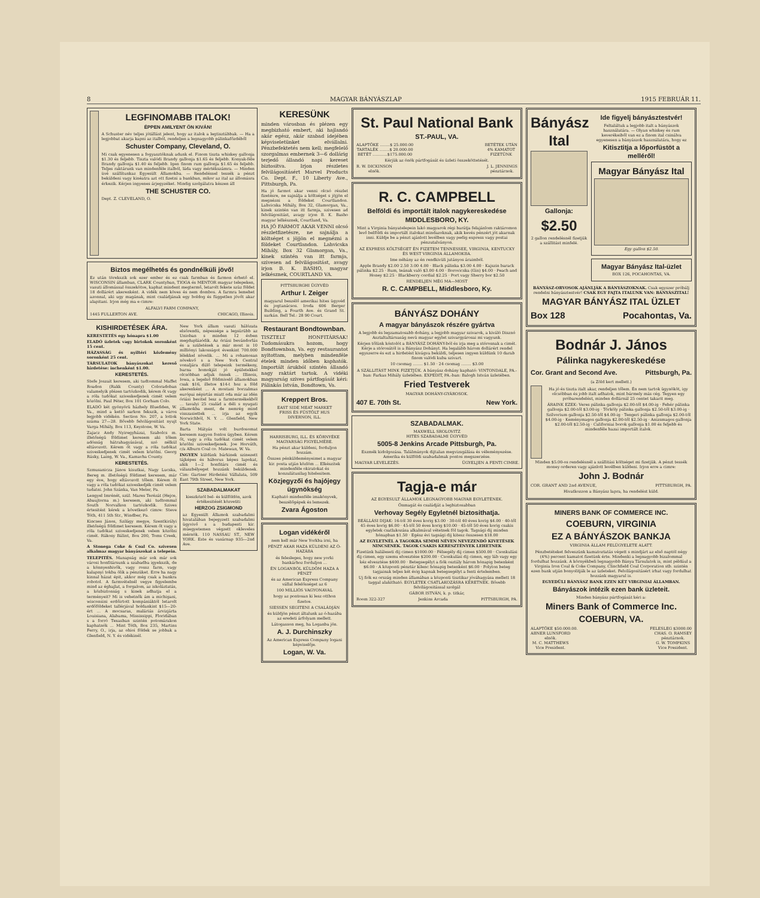8 MAGYAR BÁNYÁSZLAP 1915 FEBRUÁR 11.
LEGFINOMABB ITALOK!
ÉPPEN AMILYENT ÖN KIVÁN!
A Schuster név teljes jótállást jelent, hogy az italok a legtisztábbak. — Ha a legjobbat akarja kapni az italból, rendeljen a legnagyobb pálinkafőzdéből
Schuster Company, Cleveland, O.
Mi csak egyenesen a fogyasztóknak adunk el. Finom tiszta whiskey gallonja $1.30 és feljebb. Tiszta valódi Brandy gallonja $1.65 és feljebb. Konyak-féle Brandy gallonja $1.40 és feljebb. Igen finom rum gallonja $1.65 és feljebb. Teljes raktárunk van mindenféle italból, láda vagy mértékszámra. — Minden üvé szállítunkaz Egyesült Államokba. — Rendeléssel tessék a pénzt beküldeni vagy kinéatra azt ott fizetni a bankban, mikor az ital az állomásra érkezik. Kérjen ingyenes árjegyzéket. Mindig szolgálatra készen áll
THE SCHUSTER CO.
Dept. Z. CLEVELAND, O.
Biztos megélhetés és gondnélküli jövő!
Ez után törekszik sok ezer ember és ez csak farmban és farmon érhető el. WISCONSIN államban, CLARK Countyban, TIOGA és MENTOR magyar telepeken, vasuti állomással összekötve, kaphat mindent megtermő, letarolt fekete szüz földet 18 dollárért akerenként. A vidék nem köves és nem dombos. A farmra lemehet azonnal, aki ugy magának, mint családjának egy boldog és független jövőt akar alapitani. Irjon még ma e cimre:
ALFALVI FARM COMPANY,
1445 FULLERTON AVE. CHICAGO, Illinois.
KISHIRDETÉSEK ÁRA.
KERESTETÉS egy hónapra $1.00
ELADÓ üzletek vagy birtokok soronként 15 cent.
HÁZASSÁG és nyiltéri közlemény soronként 25 cent.
TÁRSULATOK bányászokat kereső hirdetése: inchenként $1.00.
KERESTETÉS.
Stefe Joszait keresem, aki tudtommal Maffet Roadon (Rakk County) Coloradoban valamelyik plézen tartózkodik, kérem őt vagy a róla tudókat sziveskedjenek cimét velem közölni. Paul Péter, Box 101 Gorham Colo.
ELADÓ két gyönyörü házhely Bluefiden, W. Va., mind a kettő sarkon fekszik, a város legjobb vidékén. Section No. 207, a lottok száma 27—28. Bővebb felvilágositást nyujt Varga Mihály, Box 113, Keystone, W. Va.
Zajacz Andy Nyiregyházai, Szabolcs m. illetőségü földimet keresem aki tőlem adósság hátrahagyásával, szó nélkül eltávozott. Kérem őt vagy a róla tudókat sziveskedjenek cimét velem közölni. Georg Rásky, Laing, W. Va., Kamavha County.
KERESTETÉS.
Szmusanicza János kisutkai, Nagy Lucska, Bereg m. illetőségü földimet keresem, már egy éve, hogy eltávozott tőlem. Kérem őt vagy a róla tudókat sziveskedjék cimét velem tudatni. John Szánka, Van Meter, Pa.
Lengyel Imrénét, szül. Mares Terézát (Hejce, Abaujtorna m.) keresem, aki tudtommal South Norvalkon tartózkodik. Szives értesitést kérek a következő cimre: Steve Tóth, 411 5th Str., Windber, Pa.
Kincses János, Szilágy megye, Szentkirályi illetőségü földimet keresem. Kérem őt vagy a róla tudókat sziveskedjenek velem közölni cimét. Rákosy Bálint, Box 200, Toms Creek, Va.
A Stonega Coke & Coal Co. szivesen alkalmaz magyar bányászokat a telepein.
TELEPITÉS. Manapság már sok már sok városi honfitársunk a szabadba igyekszik, de a könnyenhivők, vagy rossz farm, vagy kalapnyi tokba ölik a pénzüket. Erre ha nagy kinnal házat épit, akkor még csak a bankra robotol. A farmvételnél vegye figyelembe mind az éghajlat, a forgalom, az iskoláztatás, a közbiztonság s kinek adhatja el a terményeit? Mi is vehetnők ám a michigani, wisconsini erdőirtott kompániáktól letarolt erdőföldeket tallérjával holdankint $15—20-ért ... A mocsaras, maláriás árvizjárta Louisiana, Alabama, Mississippi, Floridában s a forró Texasban szintén potomárakon kaphatnók ... Mint Tóth, Box 235, Martins Ferry, O., irja, az ohioi földek se jobbak a Glenfield, N. Y. és vidékinél.
New York állam vasuti hálózata elsőrendü, népessége a legsürübb az Unioban s minden 12 évben megduplázódik. Az öriási bevándorlás és a születések a már most is 10 milliónyi lakosságot évenkint 700.000 lélekkel növelik. ... Mi a rohamosan növekvő s a New York Central vonaljára dülő telepeink termékeny, barna homokját jó épületekkel olcsóbban adjuk önnek ... Illinois, Iowa, a legelső földmivelő államokban csak $16, illetve $14-t hoz a föld akerenként ... A mostani borzalmas európai népirtás miatt oda már az idén óriási bevitel lesz a farmtermékekből ... tavalyi 25 család a déli s nyugati államokba ment, de nemrég mind visszasiettek ... irja az egyik Norwichból, N. Y. ... Glenfield, New York State.
Barta Mátyás volt burdosomat keresem nagyon fontos ügyben. Kérem őt, vagy a róla tudókat cimét velem közölni sziveskedjenek. Joe Horváth, c/a Alburn Coal co. Matewan, W. Va.
INGYEN küldünk bárkinek szinezett tájképes és háborus képes lapokat, akik 1—2 honfitárs cimét és válaszbélyeget hozzánk beküldenek. Cim: Gartner Hirdetési Vállalata, 509 East 79th Street, New York.
SZABADALMAKAT
kieszközöl bel- és külföldön, azok értékesitését közvetiti
HERZOG ZSIGMOND
az Egyesült Államok szabadalmi hivatalában bejegyzett szabadalmi ügyvivő s a budapesti kir. müegyetemen végzett okleveles mérnök. 110 NASSAU ST., NEW YORK. Este és vasárnap 935—2nd Ave.
KERESÜNK
minden városban és plézen egy megbizható embert, aki hajlandó akár egész, akár szabad idejében képviseletünket elvállalni. Pénzbefektetés nem kell; megfelelő szorgalmas embernek 3—6 dollárig terjedő állandó napi kereset biztositva. Irjon részletes felvilágositásért Marvel Products Co. Dept. F., 10 Liberty Ave., Pittsburgh, Pa.
Ha jó farmot akar venni olcsó részlet fizetésre, ne sajnálja a költséget s jöjjön el megnézni a földeket Courtlandon. Lahvicska Mihály, Box 32, Glamorgan, Va., kinek szintén van itt farmja, szivesen ad felvilágositást, avagy irjon B. K. Basho magyar lelkésznek, Courtland, Va.
HA JÓ FARMOT AKAR VENNI olcsó részletfizetésre, ne sajnálja a költséget s jöjjön el megnézni a földeket Courtlandon. Lahvicska Mihály, Box 32 Glamorgan, Va., kinek szintén van itt farmja, szivesen ad felvilágositást, avagy irjon B. K. BASHO, magyar lelkésznek, COURTLAND VA.
PITTSBURGHI ÜGYVÉD
Arthur I. Zeiger
magyarul beszélő amerikai hites ügyvéd és jogtanácsos. Iroda 606 Berger Building, a Fourth Ave. és Grand St. sarkán. Bell Tel.: 28 90 Court.
Restaurant Bondtownban.
TISZTELT HONFITÁRSAK! Tudomásukra hozom, hogy Bondtownban, Va. egy restaurantot nyitottam, melyben mindenféle ételek minden időben kaphatók. Importált árukból szintén állandó nagy raktárt tartok. A vidéki magyarság szives pártfogását kéri: Pálinkás István, Bondtown, Va.
Kreppert Bros.
EAST SIDE MEAT MARKET
FRISS ÉS FÜSTÖLT HUS
DIVERNON, ILL.
HARRISBURG, ILL. ÉS KÖRNYÉKE MAGYARSÁG FIGYELMÉBE.
Ha pénzt akar küldeni, forduljon hozzám.
Összes pénküldeményeimet a magyar kir. posta utján közlöm ... Elkészitek mindenféle okiratokat és konzulátusilag hitelesitem.
Közjegyzői és hajójegy ügynökség
Kapható mindenféle imakönyvek, beszélőgépek és lemezek.
Zvara Ágoston
Logan vidékéről
nem kell már New Yorkba irni, ha
PÉNZT AKAR HAZA KÜLDENI AZ Ó-HAZÁBA
és felesleges, hogy new yorki bankárhoz forduljon ...
ÉN LOGANBÓL KÜLDÖM HAZA A PÉNZT
és az American Express Company vállal felelősséget az 6
100 MILLIÓS VAGYONAVAL
hogy az pontosan ki lesz otthon fizetve.
SIESSEN SEGITENI A CSALÁDJÁN
és küldjön pénzt általunk az ó-hazába az eredeti árfolyam mellett.
Látogasson meg, ha Loganba jön.
A. J. Durchinszky
Az American Express Company logani képviselője.
Logan, W. Va.
St. Paul National Bank
ST.-PAUL, VA.
ALAPTŐKE ........$ 25.000.00
TARTALÉK ........$ 20.000.00
BETÉT ............$175.000.00 BETÉTEK UTÁN
4% KAMATOT
FIZETÜNK
Kérjük az önök pártfogását és üzleti összeköttetését.
R. W. DICKINSON
elnök. J. L. JENNINGS
pénztárnok.
R. C. CAMPBELL
Belföldi és importált italok nagykereskedése
MIDDLESBORO, KY.
Mint a Virginia bányatelepein lakó magyarok régi barátja felajánlom raktáromon levő belföldi és importált italokat mindazoknak, akik kevés pénzért jót akarnak inni. Küldje be a pénzt ajánlott levélben vagy pedig express vagy postai pénzutalványon.
AZ EXPRESS KÖLTSÉGET ÉN FIZETEM TENNESSEE, VIRGINIA, KENTUCKY ÉS WEST VIRGINIA ÁLLAMOKBA.
Ime néhány az én rendkivüli jutányos áraimból.
Apple Brandy $2.00 2.50 3.00 4.00 · Black pálinka $3.00 4.00 · Kajszin barack pálinka $2.25 · Rum, teának való $3.00 4.00 · Borovicska (Gin) $4.00 · Peach and Honey $2.25 · Blackberry cordial $2.25 · Port vagy Sherry bor $2.50
RENDELJEN MÉG MA—MOST
R. C. CAMPBELL, Middlesboro, Ky.
BÁNYÁSZ DOHÁNY
A magyar bányászok részére gyártva
A legjobb és legzamatosabb dohány, a legjobb magyar szivarok, a kiváló Disznó Asztaltaltársaság nevü magyar egylet szivargyárosai mi vagyunk.
Kérjen tőlünk kóstolót a BÁNYÁSZ DOHÁNY-ból és irja meg a stórosnak a cimét. Kérje a stórosától is a Bányász Dohányt. Ha legalább három dollárért rendel egyszerre és ezt a hirdetést kivágva beküldi, teljesen ingyen küldünk 10 darab finom valódi kuba szivart.
10 csomag ........ $1.50 · 24 csomag ........ $3.00
A SZÁLLITÁST MINK FIZETJÜK. A bányász dohány kapható: VINTONDALE, PA.-ban: Farkas Mihály üzletében. EXPEDIT, PA.-ban: Balogh István üzletében.
Fried Testverek
MAGYAR DOHÁNY-GYÁROSOK.
407 E. 70th St. New York.
SZABADALMAK.
MAXWELL SROLOVITZ
HITES SZABADALMI ÜGYVÉD
5005-8 Jenkins Arcade Pittsburgh, Pa.
Eszmék kidolgozása. Találmányok dijtalan megvizsgálása és véleményezése. Amerika és külföldi szabadalmak pontos megszerzése.
MAGYAR LEVELEZÉS. ÜGYELJEN A FENTI CIMRE.
Tagja-e már
AZ EGYESULT ÁLLAMOK LEGNAGYOBB MAGYAR EGYLETÉNEK.
Önmagát és családját a legbiztosabban
Verhovay Segély Egyletnél biztosithatja.
BEÁLLÁSI DIJAK: 16-tól 30 éves korig $3.00 · 30-tól 40 éves korig $4.00 · 40-től 45 éves korig $6.00 · 45-től 50 éves korig $10.00 · 45-től 50 éves korig csakis egyletek csatlakozása alkalmával vétetnek föl tagok. Tagsági dij minden hónapban $1.50 · Egész évi tagsági dij kitesz összesen $18.00
AZ EGYLETNÉL A TAGOKRA SEMMI NÉVEN NEVEZENDŐ KIVETÉSEK NINCSENEK. TAGOK CSAKIS KERESZTÉNYEK LEHETNEK
Fizetünk haláleseti dij cimen $1000.00 · Félsegély dij cimen $500.00 · Csonkulási dij cimen, egy szemu elvesztése $200.00 · Csonkulási dij cimen, egy láb vagy egy kéz elvesztése $400.00 · Betegsegélyt a fiók osztály három hónapig betenként $6.00 · A központi pénztár kilenc hónapig betenként $6.00 · Folyton beteg tagjainak teljes két évig kapnak betegsegélyt a fenti értelemben.
Uj fiók ez ország minden államában a központi tisztikar jóváhagyása mellett 18 taggal alakitható. EGYLETEK CSATLAKOZÁSRA KÉRETNEK. Bővebb felvilágositással szolgál
GÁBOR ISTVÁN, k. p. titkár,
Room 322-327 Jenkins Arcada PITTSBURGH, PA.
Bányász Ital
Gallonja:
$2.50
2 gallon rendelésnél fizetjük a szállitást minfelé.
Ide figyelj bányásztestvér!
Feltaláltuk a legjobb italt a bányászok használatára. — Olyan whiskey és rum keverékeiből van ez a finom ital csinálva egyenesen a bányászok használatára, hogy ez
Kitisztitja a lőporfüstöt a melléről!
Magyar Bányász Ital
Egy gallon $2.50.
Magyar Bányász Ital-üzlet
BOX 126, POCAHONTAS, VA.
BÁNYÁSZ-ORVOSOK AJÁNLJÁK A BÁNYÁSZOKNAK. Csak egyszer próbálj rendelni bányásztestvér! CSAK EGY FAJTA ITALUNK VAN: BÁNYÁSZITAL!
MAGYAR BÁNYÁSZ ITAL ÜZLET
Box 128 Pocahontas, Va.
Bodnár J. János
Pálinka nagykereskedése
Cor. Grant and Second Ave. Pittsburgh, Pa.
(a Zöld kert mellett.)
Ha jó és tiszta italt akar, rendeljen tőlem. Én nem tartok ügynököt, igy olcsóbban és jobb italt adhatok, mint bármely más cég. Tegyen egy próbarendelést, minden dollárnál 25 centet takarit meg.
ÁRAINK EZEK: Veres pálinka gallonja $2.00-től $4.00-ig · Fehér pálinka gallonja $2.00-től $3.00-ig · Törköly pálinka gallonja $2.50-től $3.00-ig · Szilvorium gallonja $2.50-től $4.00-ig · Tengeri pálinka gallonja $2.00-től $4.00-ig · Keménymagos gallonja $2.00-től $2.50-ig · Anizsmagos gallonja $2.00-től $2.50-ig · Californiai borok gallonja $1.00 és feljebb és mindenféle hazai importált italok.
Minden $5.00-os rendelésnél a szállitási költséget mi fizetjük. A pénzt tessék money orderen vagy ajánlott levélben küldeni. Irjon erre a cimre:
John J. Bodnár
COR. GRANT AND 2nd AVENUE, PITTSBURGH, PA.
Hivatkozzon a Bányász lapra, ha rendelést küld.
MINERS BANK OF COMMERCE INC.
COEBURN, VIRGINIA
EZ A BÁNYÁSZOK BANKJA
VIRGINIA ÁLLAM FELÜGYELETE ALATT.
Pénzbetéteket felveszünk kamatoztatás végett s mindjárt az első naptól négy (4%) percent kamatot fizetünk érte. Mindenki a legnagyobb bizalommal fordulhat hozzánk. A környékbeli legnagyobb Bánya Társulatok is, mint például a Virginia Iron Coal & Coke Company, Clinchfield Coal Corporation stb. szintén ezen bank utján bonyolitják le az üzleteket. Felvilágositásért irhat vagy fordulhat hozzánk magyarul is.
EGYEDÜLI BÁNYÁSZ BANK EZEN KÉT VIRGINIAI ÁLLAMBAN.
Bányászok intézik ezen bank üzleteit.
Minden bányász pártfogását kéri a:
Miners Bank of Commerce Inc.
COEBURN, VA.
ALAPTŐKE $50.000.00. FELESLEG $3000.00
ABNER LUNSFORD
elnök.
M. C. MATTHEWS
Vice President. CHAS. O. RAMSEY
pénztárnok.
G. W. TOMPKINS
Vice President.